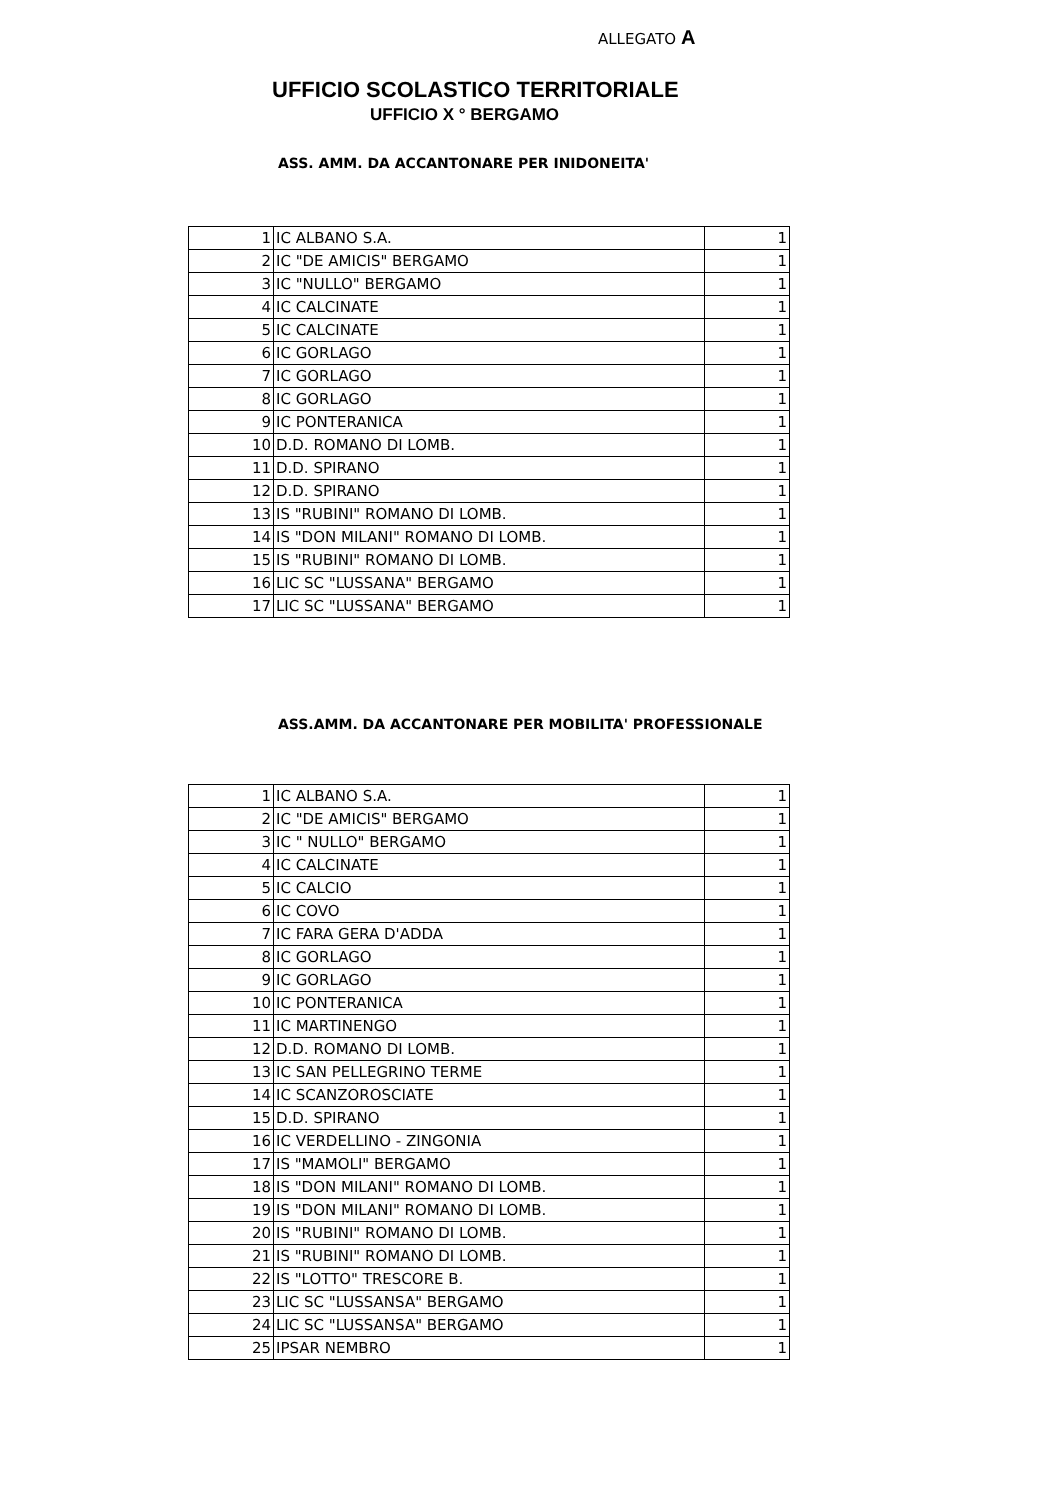ALLEGATO A
UFFICIO SCOLASTICO TERRITORIALE
UFFICIO X ° BERGAMO
ASS. AMM. DA ACCANTONARE PER INIDONEITA'
| 1 | IC ALBANO S.A. | 1 |
| 2 | IC "DE AMICIS" BERGAMO | 1 |
| 3 | IC "NULLO" BERGAMO | 1 |
| 4 | IC CALCINATE | 1 |
| 5 | IC CALCINATE | 1 |
| 6 | IC GORLAGO | 1 |
| 7 | IC GORLAGO | 1 |
| 8 | IC GORLAGO | 1 |
| 9 | IC PONTERANICA | 1 |
| 10 | D.D. ROMANO DI LOMB. | 1 |
| 11 | D.D. SPIRANO | 1 |
| 12 | D.D. SPIRANO | 1 |
| 13 | IS "RUBINI" ROMANO DI LOMB. | 1 |
| 14 | IS "DON MILANI" ROMANO DI LOMB. | 1 |
| 15 | IS "RUBINI" ROMANO DI LOMB. | 1 |
| 16 | LIC SC "LUSSANA" BERGAMO | 1 |
| 17 | LIC SC "LUSSANA" BERGAMO | 1 |
ASS.AMM. DA ACCANTONARE PER MOBILITA' PROFESSIONALE
| 1 | IC ALBANO S.A. | 1 |
| 2 | IC "DE AMICIS" BERGAMO | 1 |
| 3 | IC " NULLO" BERGAMO | 1 |
| 4 | IC CALCINATE | 1 |
| 5 | IC CALCIO | 1 |
| 6 | IC COVO | 1 |
| 7 | IC FARA GERA D'ADDA | 1 |
| 8 | IC GORLAGO | 1 |
| 9 | IC GORLAGO | 1 |
| 10 | IC PONTERANICA | 1 |
| 11 | IC MARTINENGO | 1 |
| 12 | D.D. ROMANO DI LOMB. | 1 |
| 13 | IC SAN PELLEGRINO TERME | 1 |
| 14 | IC SCANZOROSCIATE | 1 |
| 15 | D.D. SPIRANO | 1 |
| 16 | IC VERDELLINO - ZINGONIA | 1 |
| 17 | IS "MAMOLI" BERGAMO | 1 |
| 18 | IS "DON MILANI" ROMANO DI LOMB. | 1 |
| 19 | IS "DON MILANI" ROMANO DI LOMB. | 1 |
| 20 | IS "RUBINI" ROMANO DI LOMB. | 1 |
| 21 | IS "RUBINI" ROMANO DI LOMB. | 1 |
| 22 | IS "LOTTO" TRESCORE B. | 1 |
| 23 | LIC SC "LUSSANSA" BERGAMO | 1 |
| 24 | LIC SC "LUSSANSA" BERGAMO | 1 |
| 25 | IPSAR NEMBRO | 1 |